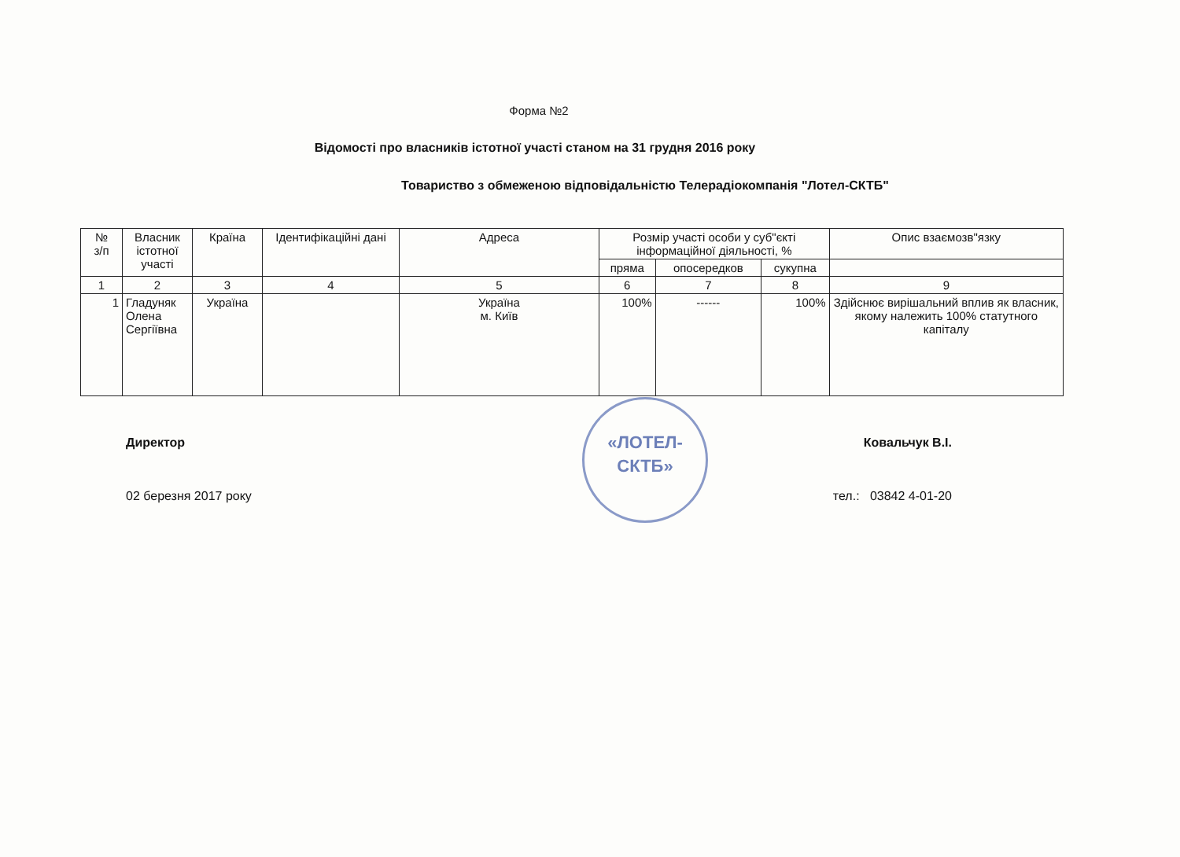«ЛОТЕЛ-
СКТБ»
Форма №2
Відомості про власників істотної участі станом на 31 грудня 2016 року
Товариство з обмеженою відповідальністю Телерадіокомпанія "Лотел-СКТБ"
| № з/п | Власник істотної участі | Країна | Ідентифікаційні дані | Адреса | Розмір участі особи у суб"єкті інформаційної діяльності, % | | | Опис взаємозв"язку |
| --- | --- | --- | --- | --- | --- | --- | --- | --- |
| | | | | | пряма | опосередков | сукупна | |
| 1 | 2 | 3 | 4 | 5 | 6 | 7 | 8 | 9 |
| 1 | Гладуняк Олена Сергіївна | Україна | | Україна м. Київ | 100% | ------ | 100% | Здійснює вирішальний вплив як власник, якому належить 100% статутного капіталу |
Директор Ковальчук В.І.
02 березня 2017 року тел.: 03842 4-01-20